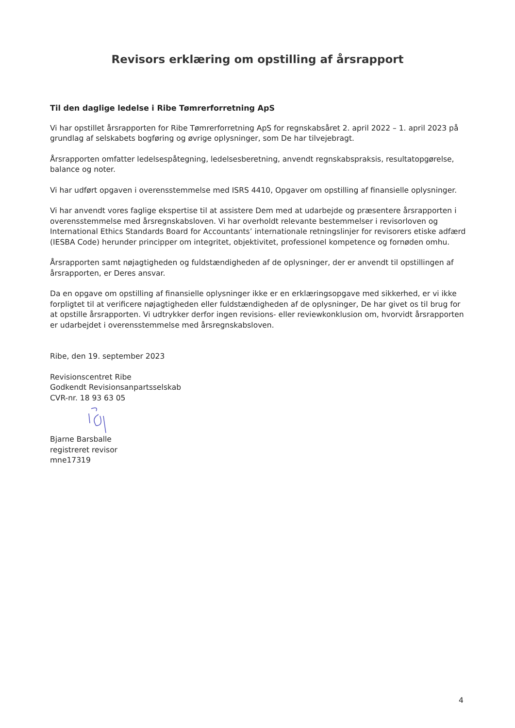Revisors erklæring om opstilling af årsrapport
Til den daglige ledelse i Ribe Tømrerforretning ApS
Vi har opstillet årsrapporten for Ribe Tømrerforretning ApS for regnskabsåret 2. april 2022 – 1. april 2023 på grundlag af selskabets bogføring og øvrige oplysninger, som De har tilvejebragt.
Årsrapporten omfatter ledelsespåtegning, ledelsesberetning, anvendt regnskabspraksis, resultatopgørelse, balance og noter.
Vi har udført opgaven i overensstemmelse med ISRS 4410, Opgaver om opstilling af finansielle oplysninger.
Vi har anvendt vores faglige ekspertise til at assistere Dem med at udarbejde og præsentere årsrapporten i overensstemmelse med årsregnskabsloven. Vi har overholdt relevante bestemmelser i revisorloven og International Ethics Standards Board for Accountants’ internationale retningslinjer for revisorers etiske adfærd (IESBA Code) herunder principper om integritet, objektivitet, professionel kompetence og fornøden omhu.
Årsrapporten samt nøjagtigheden og fuldstændigheden af de oplysninger, der er anvendt til opstillingen af årsrapporten, er Deres ansvar.
Da en opgave om opstilling af finansielle oplysninger ikke er en erklæringsopgave med sikkerhed, er vi ikke forpligtet til at verificere nøjagtigheden eller fuldstændigheden af de oplysninger, De har givet os til brug for at opstille årsrapporten. Vi udtrykker derfor ingen revisions- eller reviewkonklusion om, hvorvidt årsrapporten er udarbejdet i overensstemmelse med årsregnskabsloven.
Ribe, den 19. september 2023
Revisionscentret Ribe
Godkendt Revisionsanpartsselskab
CVR-nr. 18 93 63 05
Bjarne Barsballe
registreret revisor
mne17319
4